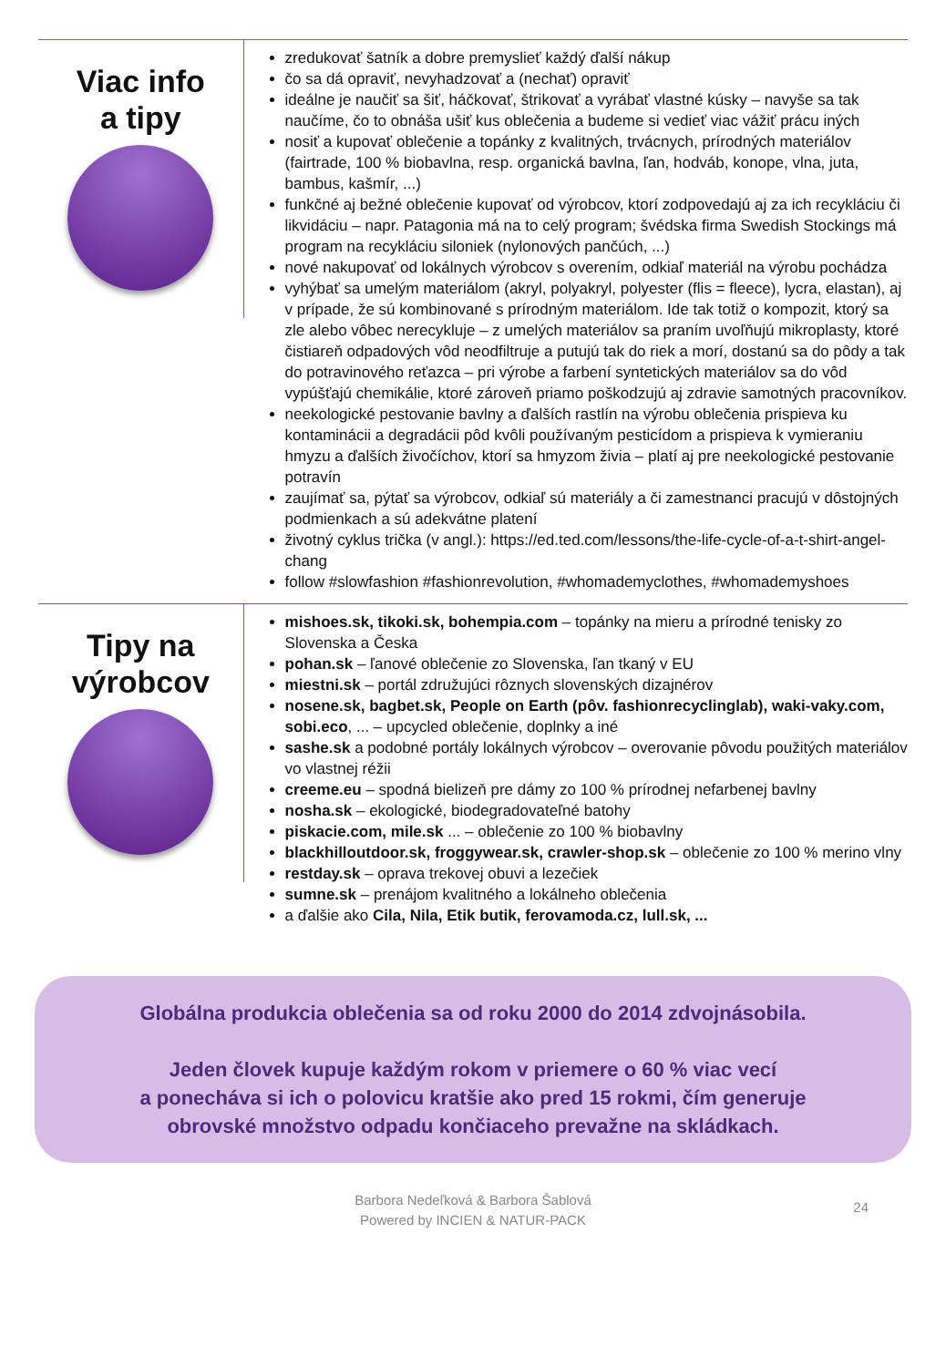Viac info
a tipy
zredukovať šatník a dobre premyslieť každý ďalší nákup
čo sa dá opraviť, nevyhadzovať a (nechať) opraviť
ideálne je naučiť sa šiť, háčkovať, štrikovať a vyrábať vlastné kúsky – navyše sa tak naučíme, čo to obnáša ušiť kus oblečenia a budeme si vedieť viac vážiť prácu iných
nosiť a kupovať oblečenie a topánky z kvalitných, trvácnych, prírodných materiálov (fairtrade, 100 % biobavlna, resp. organická bavlna, ľan, hodváb, konope, vlna, juta, bambus, kašmír, ...)
funkčné aj bežné oblečenie kupovať od výrobcov, ktorí zodpovedajú aj za ich recykláciu či likvidáciu – napr. Patagonia má na to celý program; švédska firma Swedish Stockings má program na recykláciu siloniek (nylonových pančúch, ...)
nové nakupovať od lokálnych výrobcov s overením, odkiaľ materiál na výrobu pochádza
vyhýbať sa umelým materiálom (akryl, polyakryl, polyester (flis = fleece), lycra, elastan), aj v prípade, že sú kombinované s prírodným materiálom. Ide tak totiž o kompozit, ktorý sa zle alebo vôbec nerecykluje – z umelých materiálov sa praním uvoľňujú mikroplasty, ktoré čistiareň odpadových vôd neodfiltruje a putujú tak do riek a morí, dostanú sa do pôdy a tak do potravinového reťazca – pri výrobe a farbení syntetických materiálov sa do vôd vypúšťajú chemikálie, ktoré zároveň priamo poškodzujú aj zdravie samotných pracovníkov.
neekologické pestovanie bavlny a ďalších rastlín na výrobu oblečenia prispieva ku kontaminácii a degradácii pôd kvôli používaným pesticídom a prispieva k vymieraniu hmyzu a ďalších živočíchov, ktorí sa hmyzom živia – platí aj pre neekologické pestovanie potravín
zaujímať sa, pýtať sa výrobcov, odkiaľ sú materiály a či zamestnanci pracujú v dôstojných podmienkach a sú adekvátne platení
životný cyklus trička (v angl.): https://ed.ted.com/lessons/the-life-cycle-of-a-t-shirt-angel-chang
follow #slowfashion #fashionrevolution, #whomademyclothes, #whomademyshoes
Tipy na
výrobcov
mishoes.sk, tikoki.sk, bohempia.com – topánky na mieru a prírodné tenisky zo Slovenska a Česka
pohan.sk – ľanové oblečenie zo Slovenska, ľan tkaný v EU
miestni.sk – portál združujúci rôznych slovenských dizajnérov
nosene.sk, bagbet.sk, People on Earth (pôv. fashionrecyclinglab), waki-vaky.com, sobi.eco, ... – upcycled oblečenie, doplnky a iné
sashe.sk a podobné portály lokálnych výrobcov – overovanie pôvodu použitých materiálov vo vlastnej réžii
creeme.eu – spodná bielizeň pre dámy zo 100 % prírodnej nefarbenej bavlny
nosha.sk – ekologické, biodegradovateľné batohy
piskacie.com, mile.sk ... – oblečenie zo 100 % biobavlny
blackhilloutdoor.sk, froggywear.sk, crawler-shop.sk – oblečenie zo 100 % merino vlny
restday.sk – oprava trekovej obuvi a lezečiek
sumne.sk – prenájom kvalitného a lokálneho oblečenia
a ďalšie ako Cila, Nila, Etik butik, ferovamoda.cz, lull.sk, ...
Globálna produkcia oblečenia sa od roku 2000 do 2014 zdvojnásobila.
Jeden človek kupuje každým rokom v priemere o 60 % viac vecí
a ponecháva si ich o polovicu kratšie ako pred 15 rokmi, čím generuje
obrovské množstvo odpadu končiaceho prevažne na skládkach.
Barbora Nedeľková & Barbora Šablová
Powered by INCIEN & NATUR-PACK
24